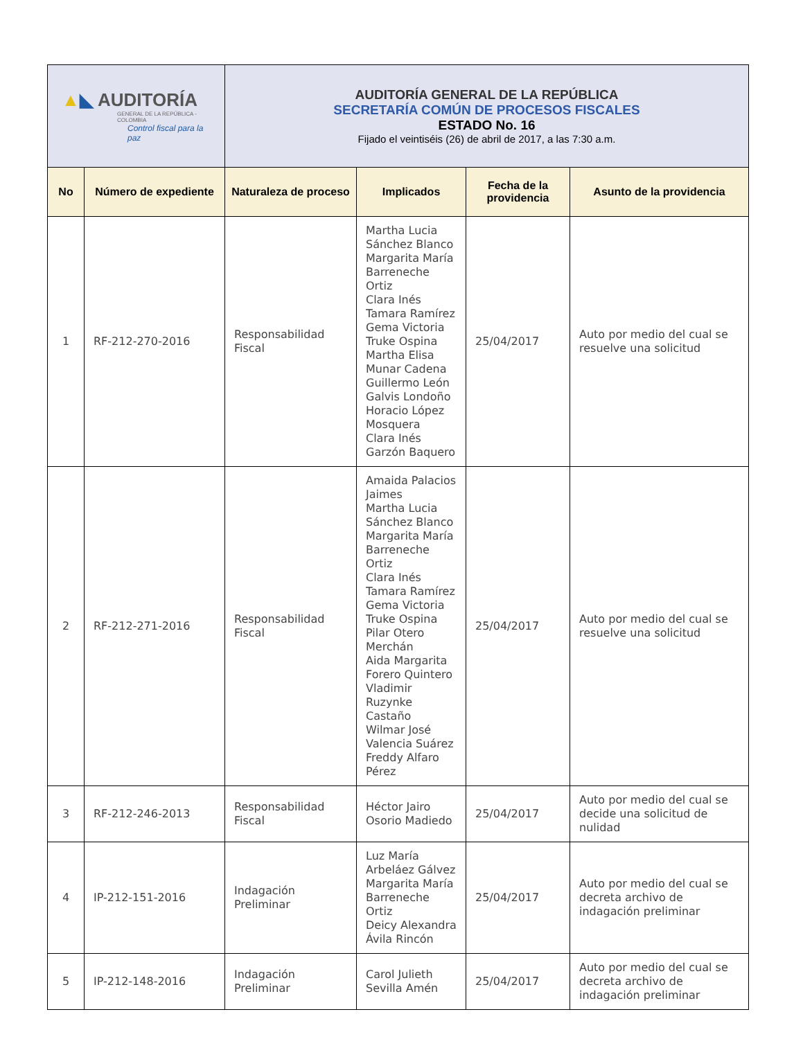| ▲ ◣ AUDITORÍA GENERAL DE LA REPÚBLICA - COLOMBIA Control fiscal para la paz | | AUDITORÍA GENERAL DE LA REPÚBLICA SECRETARÍA COMÚN DE PROCESOS FISCALES ESTADO No. 16 Fijado el veintiséis (26) de abril de 2017, a las 7:30 a.m. | | | |
| No | Número de expediente | Naturaleza de proceso | Implicados | Fecha de la providencia | Asunto de la providencia |
| 1 | RF-212-270-2016 | Responsabilidad Fiscal | Martha Lucia Sánchez Blanco Margarita María Barreneche Ortiz Clara Inés Tamara Ramírez Gema Victoria Truke Ospina Martha Elisa Munar Cadena Guillermo León Galvis Londoño Horacio López Mosquera Clara Inés Garzón Baquero | 25/04/2017 | Auto por medio del cual se resuelve una solicitud |
| 2 | RF-212-271-2016 | Responsabilidad Fiscal | Amaida Palacios Jaimes Martha Lucia Sánchez Blanco Margarita María Barreneche Ortiz Clara Inés Tamara Ramírez Gema Victoria Truke Ospina Pilar Otero Merchán Aida Margarita Forero Quintero Vladimir Ruzynke Castaño Wilmar José Valencia Suárez Freddy Alfaro Pérez | 25/04/2017 | Auto por medio del cual se resuelve una solicitud |
| 3 | RF-212-246-2013 | Responsabilidad Fiscal | Héctor Jairo Osorio Madiedo | 25/04/2017 | Auto por medio del cual se decide una solicitud de nulidad |
| 4 | IP-212-151-2016 | Indagación Preliminar | Luz María Arbeláez Gálvez Margarita María Barreneche Ortiz Deicy Alexandra Ávila Rincón | 25/04/2017 | Auto por medio del cual se decreta archivo de indagación preliminar |
| 5 | IP-212-148-2016 | Indagación Preliminar | Carol Julieth Sevilla Amén | 25/04/2017 | Auto por medio del cual se decreta archivo de indagación preliminar |